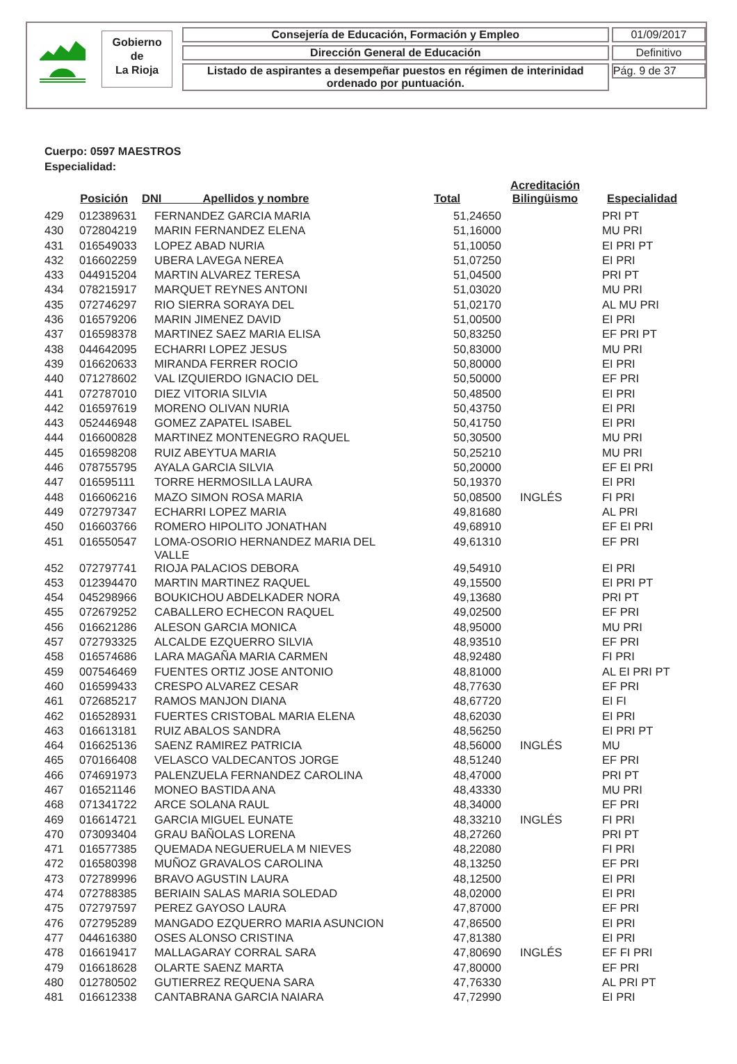Gobierno
de
La Rioja
Consejería de Educación, Formación y Empleo
Dirección General de Educación
Listado de aspirantes a desempeñar puestos en régimen de interinidad ordenado por puntuación.
01/09/2017
Definitivo
Pág. 9 de 37
Cuerpo: 0597 MAESTROS
Especialidad:
| Posición | | DNI Apellidos y nombre | Total | Acreditación Bilingüismo | Especialidad |
| --- | --- | --- | --- | --- | --- |
| 429 | 012389631 | FERNANDEZ GARCIA MARIA | 51,24650 | | PRI PT |
| 430 | 072804219 | MARIN FERNANDEZ ELENA | 51,16000 | | MU PRI |
| 431 | 016549033 | LOPEZ ABAD NURIA | 51,10050 | | EI PRI PT |
| 432 | 016602259 | UBERA LAVEGA NEREA | 51,07250 | | EI PRI |
| 433 | 044915204 | MARTIN ALVAREZ TERESA | 51,04500 | | PRI PT |
| 434 | 078215917 | MARQUET REYNES ANTONI | 51,03020 | | MU PRI |
| 435 | 072746297 | RIO SIERRA SORAYA DEL | 51,02170 | | AL MU PRI |
| 436 | 016579206 | MARIN JIMENEZ DAVID | 51,00500 | | EI PRI |
| 437 | 016598378 | MARTINEZ SAEZ MARIA ELISA | 50,83250 | | EF PRI PT |
| 438 | 044642095 | ECHARRI LOPEZ JESUS | 50,83000 | | MU PRI |
| 439 | 016620633 | MIRANDA FERRER ROCIO | 50,80000 | | EI PRI |
| 440 | 071278602 | VAL IZQUIERDO IGNACIO DEL | 50,50000 | | EF PRI |
| 441 | 072787010 | DIEZ VITORIA SILVIA | 50,48500 | | EI PRI |
| 442 | 016597619 | MORENO OLIVAN NURIA | 50,43750 | | EI PRI |
| 443 | 052446948 | GOMEZ ZAPATEL ISABEL | 50,41750 | | EI PRI |
| 444 | 016600828 | MARTINEZ MONTENEGRO RAQUEL | 50,30500 | | MU PRI |
| 445 | 016598208 | RUIZ ABEYTUA MARIA | 50,25210 | | MU PRI |
| 446 | 078755795 | AYALA GARCIA SILVIA | 50,20000 | | EF EI PRI |
| 447 | 016595111 | TORRE HERMOSILLA LAURA | 50,19370 | | EI PRI |
| 448 | 016606216 | MAZO SIMON ROSA MARIA | 50,08500 | INGLÉS | FI PRI |
| 449 | 072797347 | ECHARRI LOPEZ MARIA | 49,81680 | | AL PRI |
| 450 | 016603766 | ROMERO HIPOLITO JONATHAN | 49,68910 | | EF EI PRI |
| 451 | 016550547 | LOMA-OSORIO HERNANDEZ MARIA DEL VALLE | 49,61310 | | EF PRI |
| 452 | 072797741 | RIOJA PALACIOS DEBORA | 49,54910 | | EI PRI |
| 453 | 012394470 | MARTIN MARTINEZ RAQUEL | 49,15500 | | EI PRI PT |
| 454 | 045298966 | BOUKICHOU ABDELKADER NORA | 49,13680 | | PRI PT |
| 455 | 072679252 | CABALLERO ECHECON RAQUEL | 49,02500 | | EF PRI |
| 456 | 016621286 | ALESON GARCIA MONICA | 48,95000 | | MU PRI |
| 457 | 072793325 | ALCALDE EZQUERRO SILVIA | 48,93510 | | EF PRI |
| 458 | 016574686 | LARA MAGAÑA MARIA CARMEN | 48,92480 | | FI PRI |
| 459 | 007546469 | FUENTES ORTIZ JOSE ANTONIO | 48,81000 | | AL EI PRI PT |
| 460 | 016599433 | CRESPO ALVAREZ CESAR | 48,77630 | | EF PRI |
| 461 | 072685217 | RAMOS MANJON DIANA | 48,67720 | | EI FI |
| 462 | 016528931 | FUERTES CRISTOBAL MARIA ELENA | 48,62030 | | EI PRI |
| 463 | 016613181 | RUIZ ABALOS SANDRA | 48,56250 | | EI PRI PT |
| 464 | 016625136 | SAENZ RAMIREZ PATRICIA | 48,56000 | INGLÉS | MU |
| 465 | 070166408 | VELASCO VALDECANTOS JORGE | 48,51240 | | EF PRI |
| 466 | 074691973 | PALENZUELA FERNANDEZ CAROLINA | 48,47000 | | PRI PT |
| 467 | 016521146 | MONEO BASTIDA ANA | 48,43330 | | MU PRI |
| 468 | 071341722 | ARCE SOLANA RAUL | 48,34000 | | EF PRI |
| 469 | 016614721 | GARCIA MIGUEL EUNATE | 48,33210 | INGLÉS | FI PRI |
| 470 | 073093404 | GRAU BAÑOLAS LORENA | 48,27260 | | PRI PT |
| 471 | 016577385 | QUEMADA NEGUERUELA M NIEVES | 48,22080 | | FI PRI |
| 472 | 016580398 | MUÑOZ GRAVALOS CAROLINA | 48,13250 | | EF PRI |
| 473 | 072789996 | BRAVO AGUSTIN LAURA | 48,12500 | | EI PRI |
| 474 | 072788385 | BERIAIN SALAS MARIA SOLEDAD | 48,02000 | | EI PRI |
| 475 | 072797597 | PEREZ GAYOSO LAURA | 47,87000 | | EF PRI |
| 476 | 072795289 | MANGADO EZQUERRO MARIA ASUNCION | 47,86500 | | EI PRI |
| 477 | 044616380 | OSES ALONSO CRISTINA | 47,81380 | | EI PRI |
| 478 | 016619417 | MALLAGARAY CORRAL SARA | 47,80690 | INGLÉS | EF FI PRI |
| 479 | 016618628 | OLARTE SAENZ MARTA | 47,80000 | | EF PRI |
| 480 | 012780502 | GUTIERREZ REQUENA SARA | 47,76330 | | AL PRI PT |
| 481 | 016612338 | CANTABRANA GARCIA NAIARA | 47,72990 | | EI PRI |